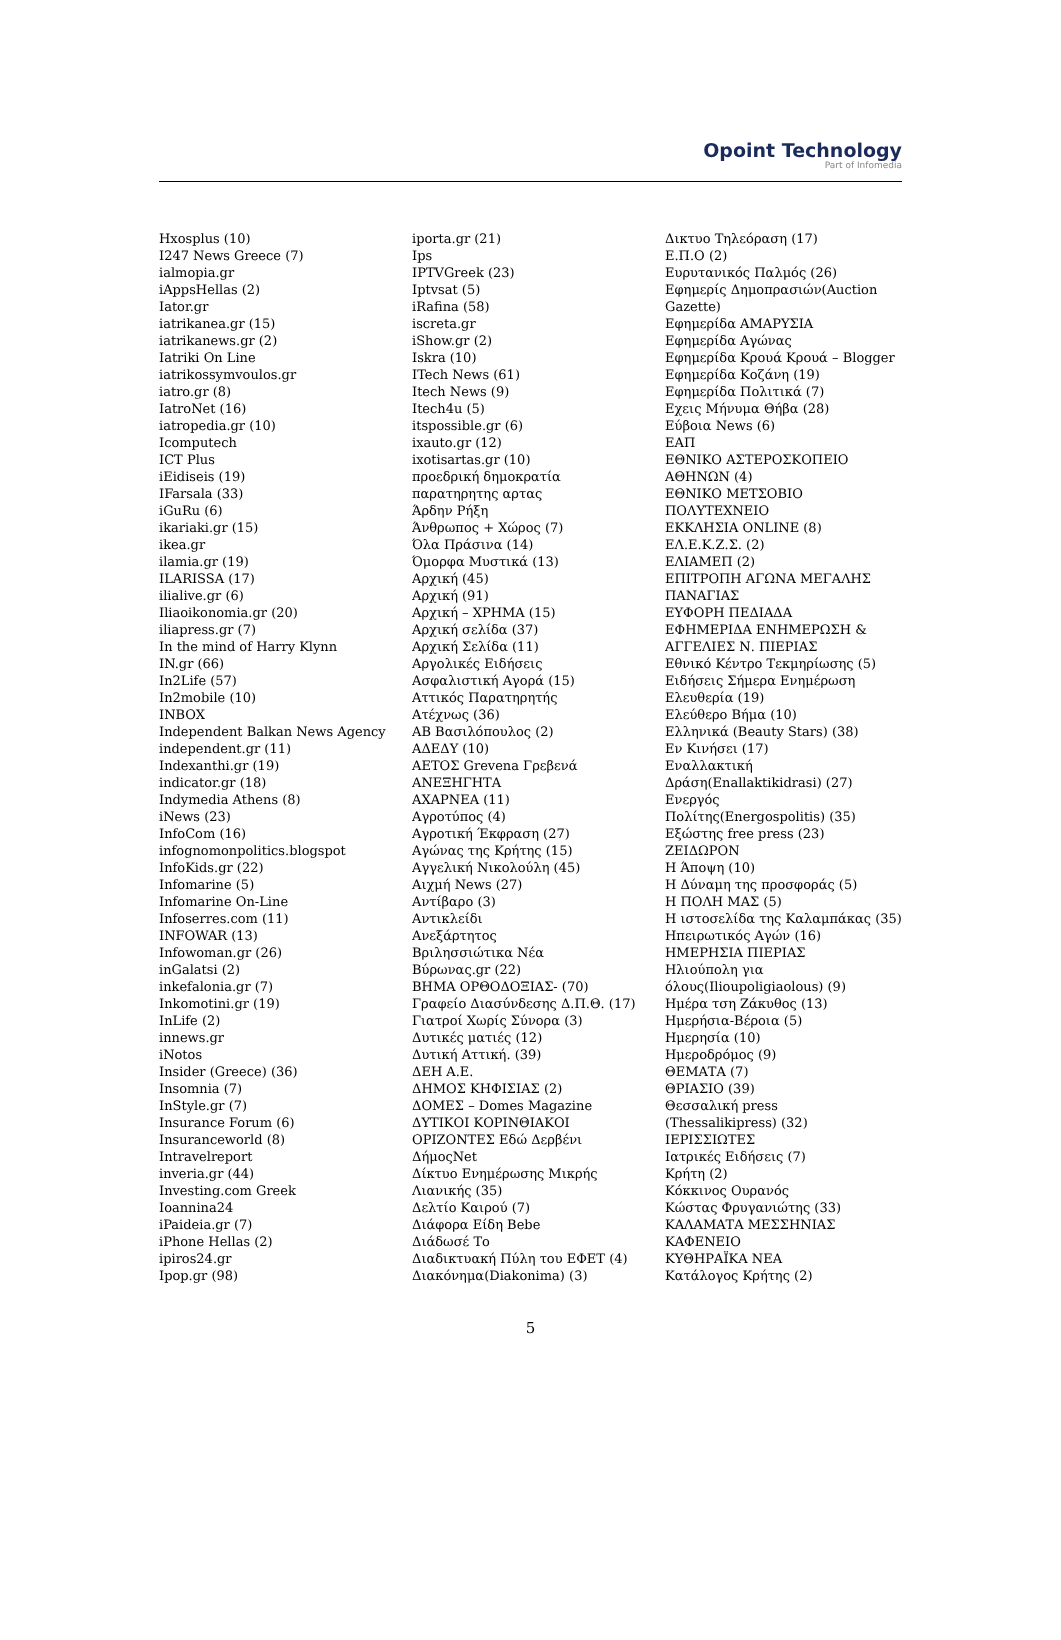Opoint Technology
Part of Infomedia
Hxosplus (10)
I247 News Greece (7)
ialmopia.gr
iAppsHellas (2)
Iator.gr
iatrikanea.gr (15)
iatrikanews.gr (2)
Iatriki On Line
iatrikossymvoulos.gr
iatro.gr (8)
IatroNet (16)
iatropedia.gr (10)
Icomputech
ICT Plus
iEidiseis (19)
IFarsala (33)
iGuRu (6)
ikariaki.gr (15)
ikea.gr
ilamia.gr (19)
ILARISSA (17)
ilialive.gr (6)
Iliaoikonomia.gr (20)
iliapress.gr (7)
In the mind of Harry Klynn
IN.gr (66)
In2Life (57)
In2mobile (10)
INBOX
Independent Balkan News Agency
independent.gr (11)
Indexanthi.gr (19)
indicator.gr (18)
Indymedia Athens (8)
iNews (23)
InfoCom (16)
infognomonpolitics.blogspot
InfoKids.gr (22)
Infomarine (5)
Infomarine On-Line
Infoserres.com (11)
INFOWAR (13)
Infowoman.gr (26)
inGalatsi (2)
inkefalonia.gr (7)
Inkomotini.gr (19)
InLife (2)
innews.gr
iNotos
Insider (Greece) (36)
Insomnia (7)
InStyle.gr (7)
Insurance Forum (6)
Insuranceworld (8)
Intravelreport
inveria.gr (44)
Investing.com Greek
Ioannina24
iPaideia.gr (7)
iPhone Hellas (2)
ipiros24.gr
Ipop.gr (98)
iporta.gr (21)
Ips
IPTVGreek (23)
Iptvsat (5)
iRafina (58)
iscreta.gr
iShow.gr (2)
Iskra (10)
ITech News (61)
Itech News (9)
Itech4u (5)
itspossible.gr (6)
ixauto.gr (12)
ixotisartas.gr (10)
προεδρική δημοκρατία
παρατηρητης αρτας
Άρδην Ρήξη
Άνθρωπος + Χώρος (7)
Όλα Πράσινα (14)
Όμορφα Μυστικά (13)
Αρχική (45)
Αρχική (91)
Αρχική – ΧΡΗΜΑ (15)
Αρχική σελίδα (37)
Αρχική Σελίδα (11)
Αργολικές Ειδήσεις
Ασφαλιστική Αγορά (15)
Αττικός Παρατηρητής
Ατέχνως (36)
ΑΒ Βασιλόπουλος (2)
ΑΔΕΔΥ (10)
ΑΕΤΟΣ Grevena Γρεβενά
ΑΝΕΞΗΓΗΤΑ
ΑΧΑΡΝΕΑ (11)
Αγροτύπος (4)
Αγροτική Έκφραση (27)
Αγώνας της Κρήτης (15)
Αγγελική Νικολούλη (45)
Αιχμή News (27)
Αντίβαρο (3)
Αντικλείδι
Ανεξάρτητος
Βριλησσιώτικα Νέα
Βύρωνας.gr (22)
ΒΗΜΑ ΟΡΘΟΔΟΞΙΑΣ- (70)
Γραφείο Διασύνδεσης Δ.Π.Θ. (17)
Γιατροί Χωρίς Σύνορα (3)
Δυτικές ματιές (12)
Δυτική Αττική. (39)
ΔΕΗ Α.Ε.
ΔΗΜΟΣ ΚΗΦΙΣΙΑΣ (2)
ΔΟΜΕΣ – Domes Magazine
ΔΥΤΙΚΟΙ ΚΟΡΙΝΘΙΑΚΟΙ
ΟΡΙΖΟΝΤΕΣ Εδώ Δερβένι
ΔήμοςNet
Δίκτυο Ενημέρωσης Μικρής
Λιανικής (35)
Δελτίο Καιρού (7)
Διάφορα Είδη Bebe
Διάδωσέ Το
Διαδικτυακή Πύλη του ΕΦΕΤ (4)
Διακόνημα(Diakonima) (3)
Δικτυο Τηλεόραση (17)
Ε.Π.Ο (2)
Ευρυτανικός Παλμός (26)
Εφημερίς Δημοπρασιών(Auction
Gazette)
Εφημερίδα ΑΜΑΡΥΣΙΑ
Εφημερίδα Αγώνας
Εφημερίδα Κρουά Κρουά – Blogger
Εφημερίδα Κοζάνη (19)
Εφημερίδα Πολιτικά (7)
Εχεις Μήνυμα Θήβα (28)
Εύβοια News (6)
ΕΑΠ
ΕΘΝΙΚΟ ΑΣΤΕΡΟΣΚΟΠΕΙΟ
ΑΘΗΝΩΝ (4)
ΕΘΝΙΚΟ ΜΕΤΣΟΒΙΟ
ΠΟΛΥΤΕΧΝΕΙΟ
ΕΚΚΛΗΣΙΑ ONLINE (8)
ΕΛ.Ε.Κ.Ζ.Σ. (2)
ΕΛΙΑΜΕΠ (2)
ΕΠΙΤΡΟΠΗ ΑΓΩΝΑ ΜΕΓΑΛΗΣ
ΠΑΝΑΓΙΑΣ
ΕΥΦΟΡΗ ΠΕΔΙΑΔΑ
ΕΦΗΜΕΡΙΔΑ ΕΝΗΜΕΡΩΣΗ &
ΑΓΓΕΛΙΕΣ Ν. ΠΙΕΡΙΑΣ
Εθνικό Κέντρο Τεκμηρίωσης (5)
Ειδήσεις Σήμερα Ενημέρωση
Ελευθερία (19)
Ελεύθερο Βήμα (10)
Ελληνικά (Beauty Stars) (38)
Εν Κινήσει (17)
Εναλλακτική
Δράση(Enallaktikidrasi) (27)
Ενεργός
Πολίτης(Energospolitis) (35)
Εξώστης free press (23)
ΖΕΙΔΩΡΟΝ
Η Άποψη (10)
Η Δύναμη της προσφοράς (5)
Η ΠΟΛΗ ΜΑΣ (5)
Η ιστοσελίδα της Καλαμπάκας (35)
Ηπειρωτικός Αγών (16)
ΗΜΕΡΗΣΙΑ ΠΙΕΡΙΑΣ
Ηλιούπολη για
όλους(Ilioupoligiaolous) (9)
Ημέρα τση Ζάκυθος (13)
Ημερήσια-Βέροια (5)
Ημερησία (10)
Ημεροδρόμος (9)
ΘΕΜΑΤΑ (7)
ΘΡΙΑΣΙΟ (39)
Θεσσαλική press
(Thessalikipress) (32)
ΙΕΡΙΣΣΙΩΤΕΣ
Ιατρικές Ειδήσεις (7)
Κρήτη (2)
Κόκκινος Ουρανός
Κώστας Φρυγανιώτης (33)
ΚΑΛΑΜΑΤΑ ΜΕΣΣΗΝΙΑΣ
ΚΑΦΕΝΕΙΟ
ΚΥΘΗΡΑΪΚΑ ΝΕΑ
Κατάλογος Κρήτης (2)
5